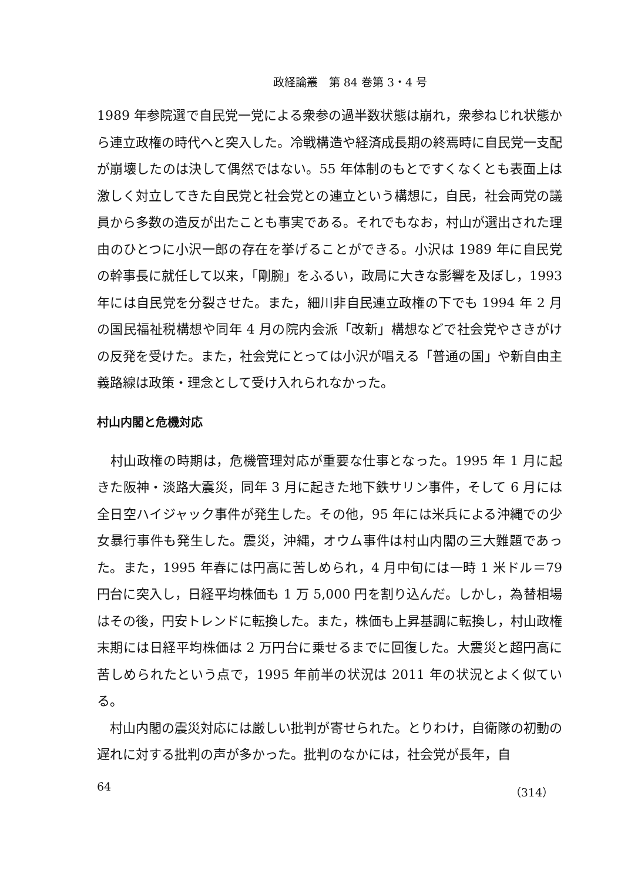政経論叢　第 84 巻第 3・4 号
1989 年参院選で自民党一党による衆参の過半数状態は崩れ，衆参ねじれ状態から連立政権の時代へと突入した。冷戦構造や経済成長期の終焉時に自民党一支配が崩壊したのは決して偶然ではない。55 年体制のもとですくなくとも表面上は激しく対立してきた自民党と社会党との連立という構想に，自民，社会両党の議員から多数の造反が出たことも事実である。それでもなお，村山が選出された理由のひとつに小沢一郎の存在を挙げることができる。小沢は 1989 年に自民党の幹事長に就任して以来，「剛腕」をふるい，政局に大きな影響を及ぼし，1993 年には自民党を分裂させた。また，細川非自民連立政権の下でも 1994 年 2 月の国民福祉税構想や同年 4 月の院内会派「改新」構想などで社会党やさきがけの反発を受けた。また，社会党にとっては小沢が唱える「普通の国」や新自由主義路線は政策・理念として受け入れられなかった。
村山内閣と危機対応
　村山政権の時期は，危機管理対応が重要な仕事となった。1995 年 1 月に起きた阪神・淡路大震災，同年 3 月に起きた地下鉄サリン事件，そして 6 月には全日空ハイジャック事件が発生した。その他，95 年には米兵による沖縄での少女暴行事件も発生した。震災，沖縄，オウム事件は村山内閣の三大難題であった。また，1995 年春には円高に苦しめられ，4 月中旬には一時 1 米ドル＝79 円台に突入し，日経平均株価も 1 万 5,000 円を割り込んだ。しかし，為替相場はその後，円安トレンドに転換した。また，株価も上昇基調に転換し，村山政権末期には日経平均株価は 2 万円台に乗せるまでに回復した。大震災と超円高に苦しめられたという点で，1995 年前半の状況は 2011 年の状況とよく似ている。
　村山内閣の震災対応には厳しい批判が寄せられた。とりわけ，自衛隊の初動の遅れに対する批判の声が多かった。批判のなかには，社会党が長年，自
64 （314）